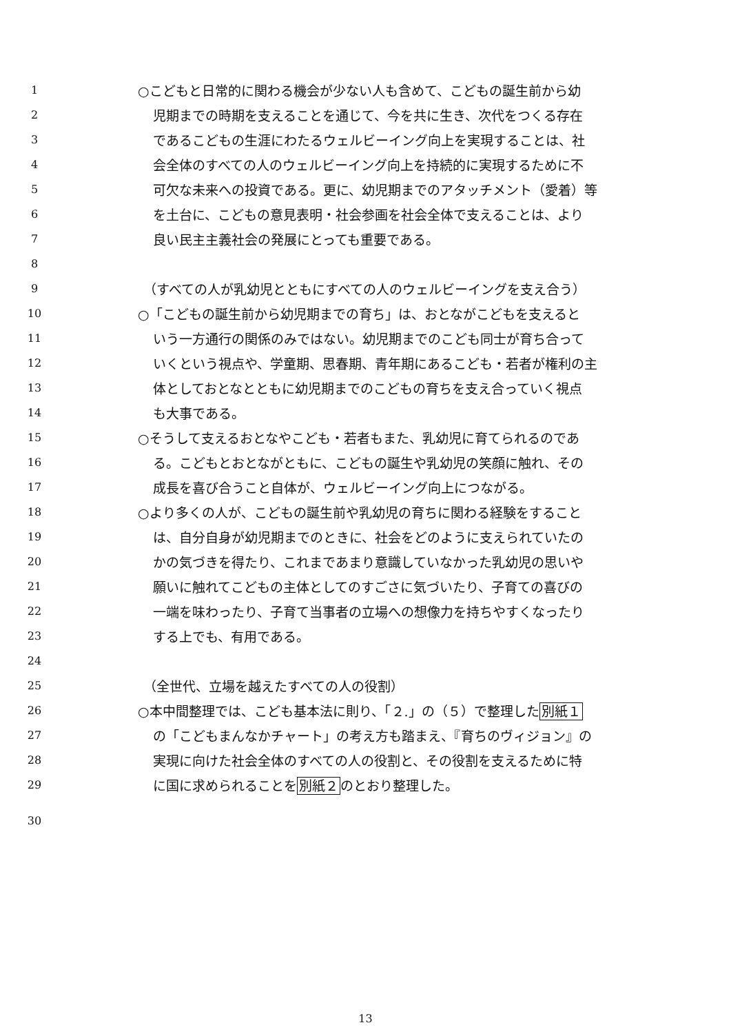1 ○こどもと日常的に関わる機会が少ない人も含めて、こどもの誕生前から幼
2 児期までの時期を支えることを通じて、今を共に生き、次代をつくる存在
3 であるこどもの生涯にわたるウェルビーイング向上を実現することは、社
4 会全体のすべての人のウェルビーイング向上を持続的に実現するために不
5 可欠な未来への投資である。更に、幼児期までのアタッチメント（愛着）等
6 を土台に、こどもの意見表明・社会参画を社会全体で支えることは、より
7 良い民主主義社会の発展にとっても重要である。
8
9 （すべての人が乳幼児とともにすべての人のウェルビーイングを支え合う）
10 ○「こどもの誕生前から幼児期までの育ち」は、おとながこどもを支えると
11 いう一方通行の関係のみではない。幼児期までのこども同士が育ち合って
12 いくという視点や、学童期、思春期、青年期にあるこども・若者が権利の主
13 体としておとなとともに幼児期までのこどもの育ちを支え合っていく視点
14 も大事である。
15 ○そうして支えるおとなやこども・若者もまた、乳幼児に育てられるのであ
16 る。こどもとおとながともに、こどもの誕生や乳幼児の笑顔に触れ、その
17 成長を喜び合うこと自体が、ウェルビーイング向上につながる。
18 ○より多くの人が、こどもの誕生前や乳幼児の育ちに関わる経験をすること
19 は、自分自身が幼児期までのときに、社会をどのように支えられていたの
20 かの気づきを得たり、これまであまり意識していなかった乳幼児の思いや
21 願いに触れてこどもの主体としてのすごさに気づいたり、子育ての喜びの
22 一端を味わったり、子育て当事者の立場への想像力を持ちやすくなったり
23 する上でも、有用である。
24
25 （全世代、立場を越えたすべての人の役割）
26 ○本中間整理では、こども基本法に則り、「２.」の（５）で整理した別紙１
27 の「こどもまんなかチャート」の考え方も踏まえ、『育ちのヴィジョン』の
28 実現に向けた社会全体のすべての人の役割と、その役割を支えるために特
29 に国に求められることを別紙２のとおり整理した。
30
13